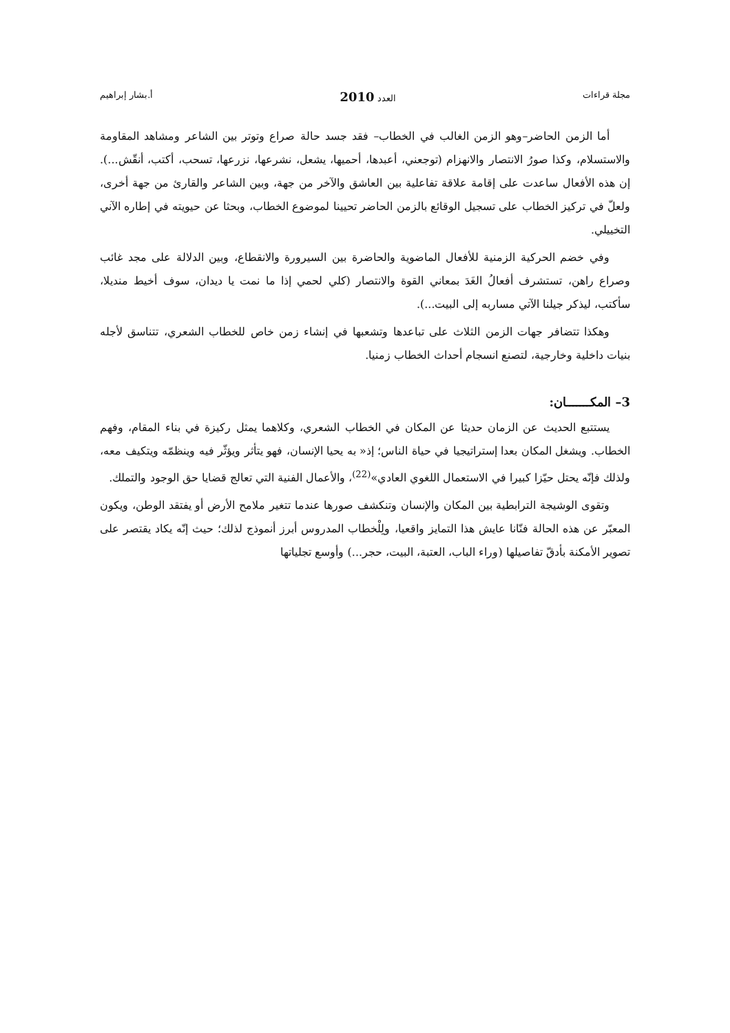مجلة قراءات العدد 2010 أ.بشار إبراهيم
أما الزمن الحاضر–وهو الزمن الغالب في الخطاب– فقد جسد حالة صراع وتوتر بين الشاعر ومشاهد المقاومة والاستسلام، وكذا صورُ الانتصار والانهزام (توجعني، أعبدها، أحميها، يشعل، نشرعها، نزرعها، تسحب، أكتب، أنقّش...). إن هذه الأفعال ساعدت على إقامة علاقة تفاعلية بين العاشق والآخر من جهة، وبين الشاعر والقارئ من جهة أخرى، ولعلّ في تركيز الخطاب على تسجيل الوقائع بالزمن الحاضر تحيينا لموضوع الخطاب، وبحثا عن حيويته في إطاره الآني التخييلي.
وفي خضم الحركية الزمنية للأفعال الماضوية والحاضرة بين السيرورة والانقطاع، وبين الدلالة على مجد غائب وصراع راهن، تستشرف أفعالُ الغَدَ بمعاني القوة والانتصار (كلي لحمي إذا ما نمت يا ديدان، سوف أخيط منديلا، سأكتب، ليذكر جيلنا الآتي مساربه إلى البيت...).
وهكذا تتضافر جهات الزمن الثلاث على تباعدها وتشعبها في إنشاء زمن خاص للخطاب الشعري، تتناسق لأجله بنيات داخلية وخارجية، لتصنع انسجام أحداث الخطاب زمنيا.
3– المكـــــــان:
يستتبع الحديث عن الزمان حديثا عن المكان في الخطاب الشعري، وكلاهما يمثل ركيزة في بناء المقام، وفهم الخطاب. ويشغل المكان بعدا إستراتيجيا في حياة الناس؛ إذ« به يحيا الإنسان، فهو يتأثر ويؤثّر فيه وينظمّه ويتكيف معه، ولذلك فإنّه يحتل حيّزا كبيرا في الاستعمال اللغوي العادي»<sup>(22)</sup>، والأعمال الفنية التي تعالج قضايا حق الوجود والتملك.
وتقوى الوشيجة الترابطية بين المكان والإنسان وتنكشف صورها عندما تتغير ملامح الأرض أو يفتقد الوطن، ويكون المعبّر عن هذه الحالة فنّانا عايش هذا التمايز واقعيا، ولِلْخطاب المدروس أبرز أنموذج لذلك؛ حيث إنّه يكاد يقتصر على تصوير الأمكنة بأدقّ تفاصيلها (وراء الباب، العتبة، البيت، حجر...) وأوسع تجلياتها